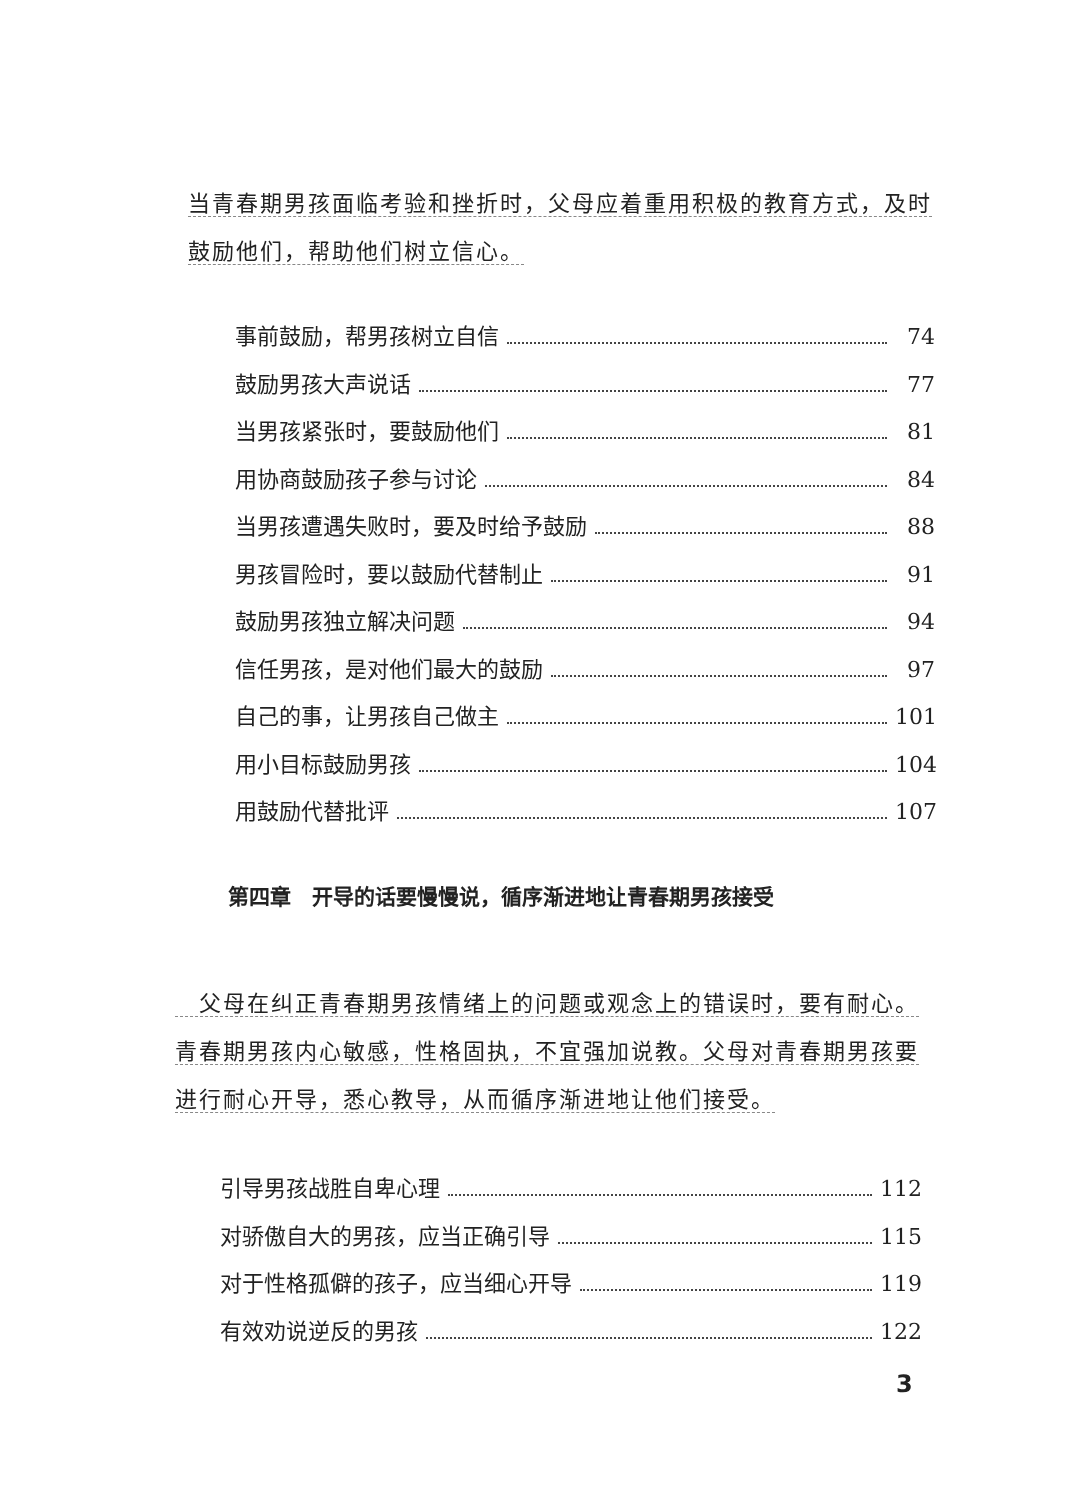当青春期男孩面临考验和挫折时，父母应着重用积极的教育方式，及时鼓励他们，帮助他们树立信心。
事前鼓励，帮男孩树立自信 74
鼓励男孩大声说话 77
当男孩紧张时，要鼓励他们 81
用协商鼓励孩子参与讨论 84
当男孩遭遇失败时，要及时给予鼓励 88
男孩冒险时，要以鼓励代替制止 91
鼓励男孩独立解决问题 94
信任男孩，是对他们最大的鼓励 97
自己的事，让男孩自己做主 101
用小目标鼓励男孩 104
用鼓励代替批评 107
第四章　开导的话要慢慢说，循序渐进地让青春期男孩接受
　父母在纠正青春期男孩情绪上的问题或观念上的错误时，要有耐心。青春期男孩内心敏感，性格固执，不宜强加说教。父母对青春期男孩要进行耐心开导，悉心教导，从而循序渐进地让他们接受。
引导男孩战胜自卑心理 112
对骄傲自大的男孩，应当正确引导 115
对于性格孤僻的孩子，应当细心开导 119
有效劝说逆反的男孩 122
3